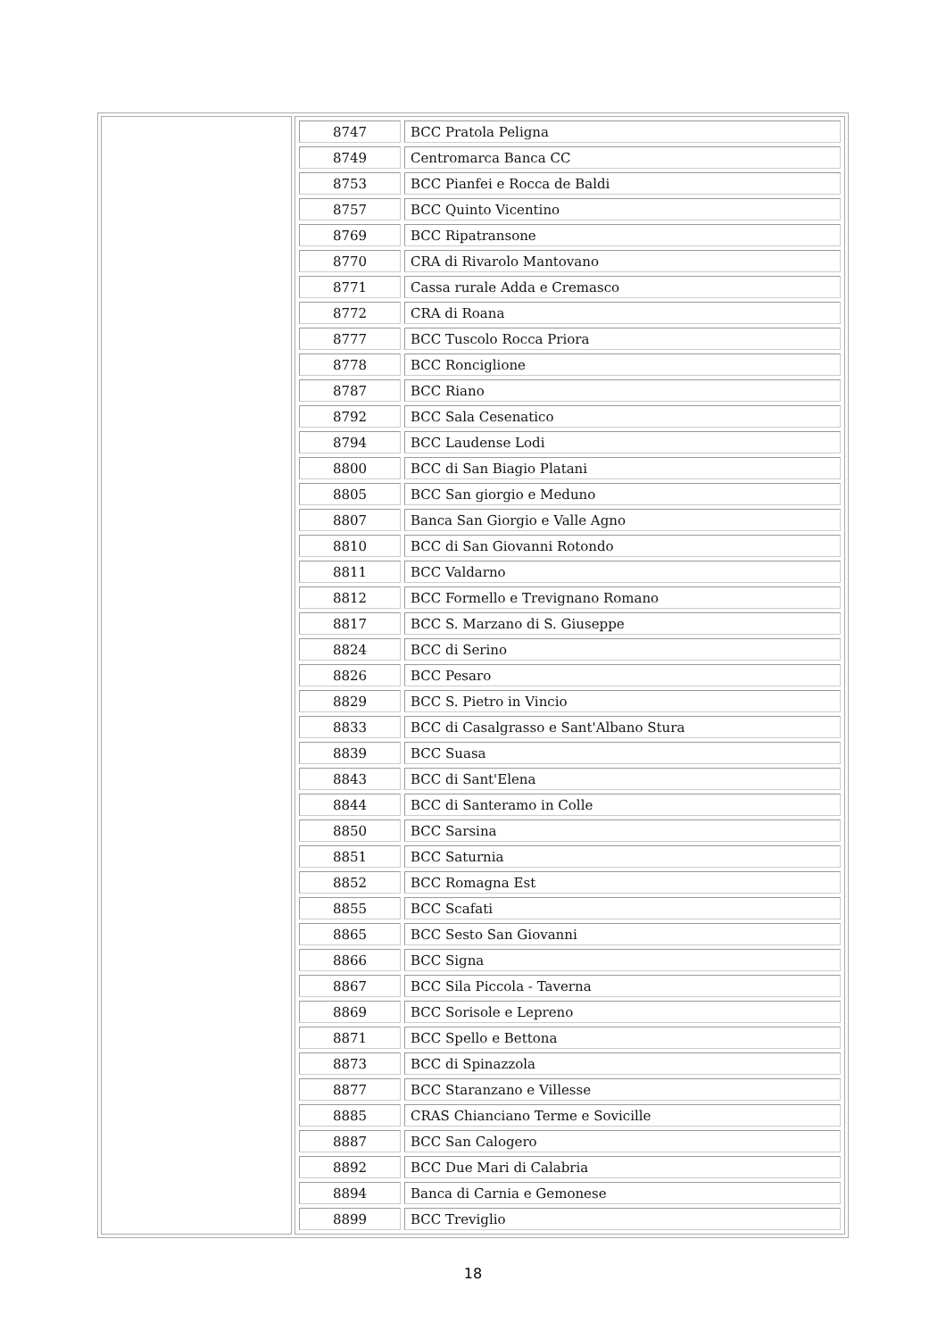| | / 8747 / BCC Pratola Peligna / / 8749 / Centromarca Banca CC / / 8753 / BCC Pianfei e Rocca de Baldi / / 8757 / BCC Quinto Vicentino / / 8769 / BCC Ripatransone / / 8770 / CRA di Rivarolo Mantovano / / 8771 / Cassa rurale Adda e Cremasco / / 8772 / CRA di Roana / / 8777 / BCC Tuscolo Rocca Priora / / 8778 / BCC Ronciglione / / 8787 / BCC Riano / / 8792 / BCC Sala Cesenatico / / 8794 / BCC Laudense Lodi / / 8800 / BCC di San Biagio Platani / / 8805 / BCC San giorgio e Meduno / / 8807 / Banca San Giorgio e Valle Agno / / 8810 / BCC di San Giovanni Rotondo / / 8811 / BCC Valdarno / / 8812 / BCC Formello e Trevignano Romano / / 8817 / BCC S. Marzano di S. Giuseppe / / 8824 / BCC di Serino / / 8826 / BCC Pesaro / / 8829 / BCC S. Pietro in Vincio / / 8833 / BCC di Casalgrasso e Sant'Albano Stura / / 8839 / BCC Suasa / / 8843 / BCC di Sant'Elena / / 8844 / BCC di Santeramo in Colle / / 8850 / BCC Sarsina / / 8851 / BCC Saturnia / / 8852 / BCC Romagna Est / / 8855 / BCC Scafati / / 8865 / BCC Sesto San Giovanni / / 8866 / BCC Signa / / 8867 / BCC Sila Piccola - Taverna / / 8869 / BCC Sorisole e Lepreno / / 8871 / BCC Spello e Bettona / / 8873 / BCC di Spinazzola / / 8877 / BCC Staranzano e Villesse / / 8885 / CRAS Chianciano Terme e Sovicille / / 8887 / BCC San Calogero / / 8892 / BCC Due Mari di Calabria / / 8894 / Banca di Carnia e Gemonese / / 8899 / BCC Treviglio / |
18